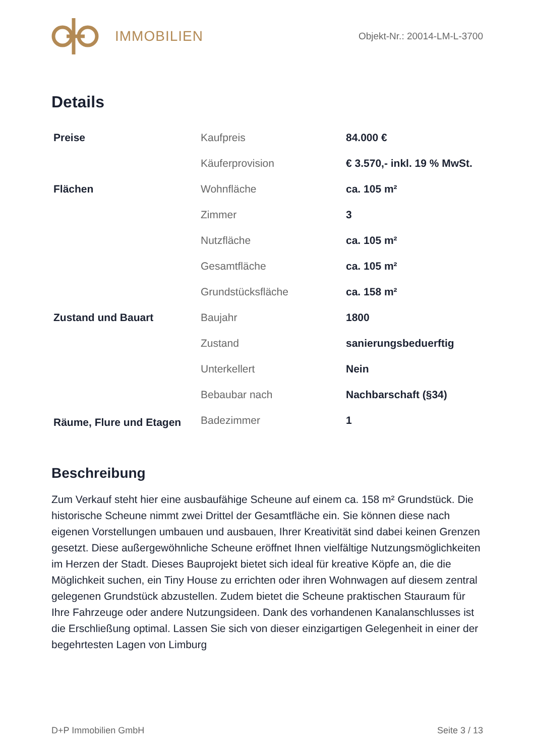IMMOBILIEN
Objekt-Nr.: 20014-LM-L-3700
Details
| Preise | Kaufpreis | 84.000 € |
| | Käuferprovision | € 3.570,- inkl. 19 % MwSt. |
| Flächen | Wohnfläche | ca. 105 m² |
| | Zimmer | 3 |
| | Nutzfläche | ca. 105 m² |
| | Gesamtfläche | ca. 105 m² |
| | Grundstücksfläche | ca. 158 m² |
| Zustand und Bauart | Baujahr | 1800 |
| | Zustand | sanierungsbeduerftig |
| | Unterkellert | Nein |
| | Bebaubar nach | Nachbarschaft (§34) |
| Räume, Flure und Etagen | Badezimmer | 1 |
Beschreibung
Zum Verkauf steht hier eine ausbaufähige Scheune auf einem ca. 158 m² Grundstück. Die historische Scheune nimmt zwei Drittel der Gesamtfläche ein. Sie können diese nach eigenen Vorstellungen umbauen und ausbauen, Ihrer Kreativität sind dabei keinen Grenzen gesetzt. Diese außergewöhnliche Scheune eröffnet Ihnen vielfältige Nutzungsmöglichkeiten im Herzen der Stadt. Dieses Bauprojekt bietet sich ideal für kreative Köpfe an, die die Möglichkeit suchen, ein Tiny House zu errichten oder ihren Wohnwagen auf diesem zentral gelegenen Grundstück abzustellen. Zudem bietet die Scheune praktischen Stauraum für Ihre Fahrzeuge oder andere Nutzungsideen. Dank des vorhandenen Kanalanschlusses ist die Erschließung optimal. Lassen Sie sich von dieser einzigartigen Gelegenheit in einer der begehrtesten Lagen von Limburg
D+P Immobilien GmbH Seite 3 / 13